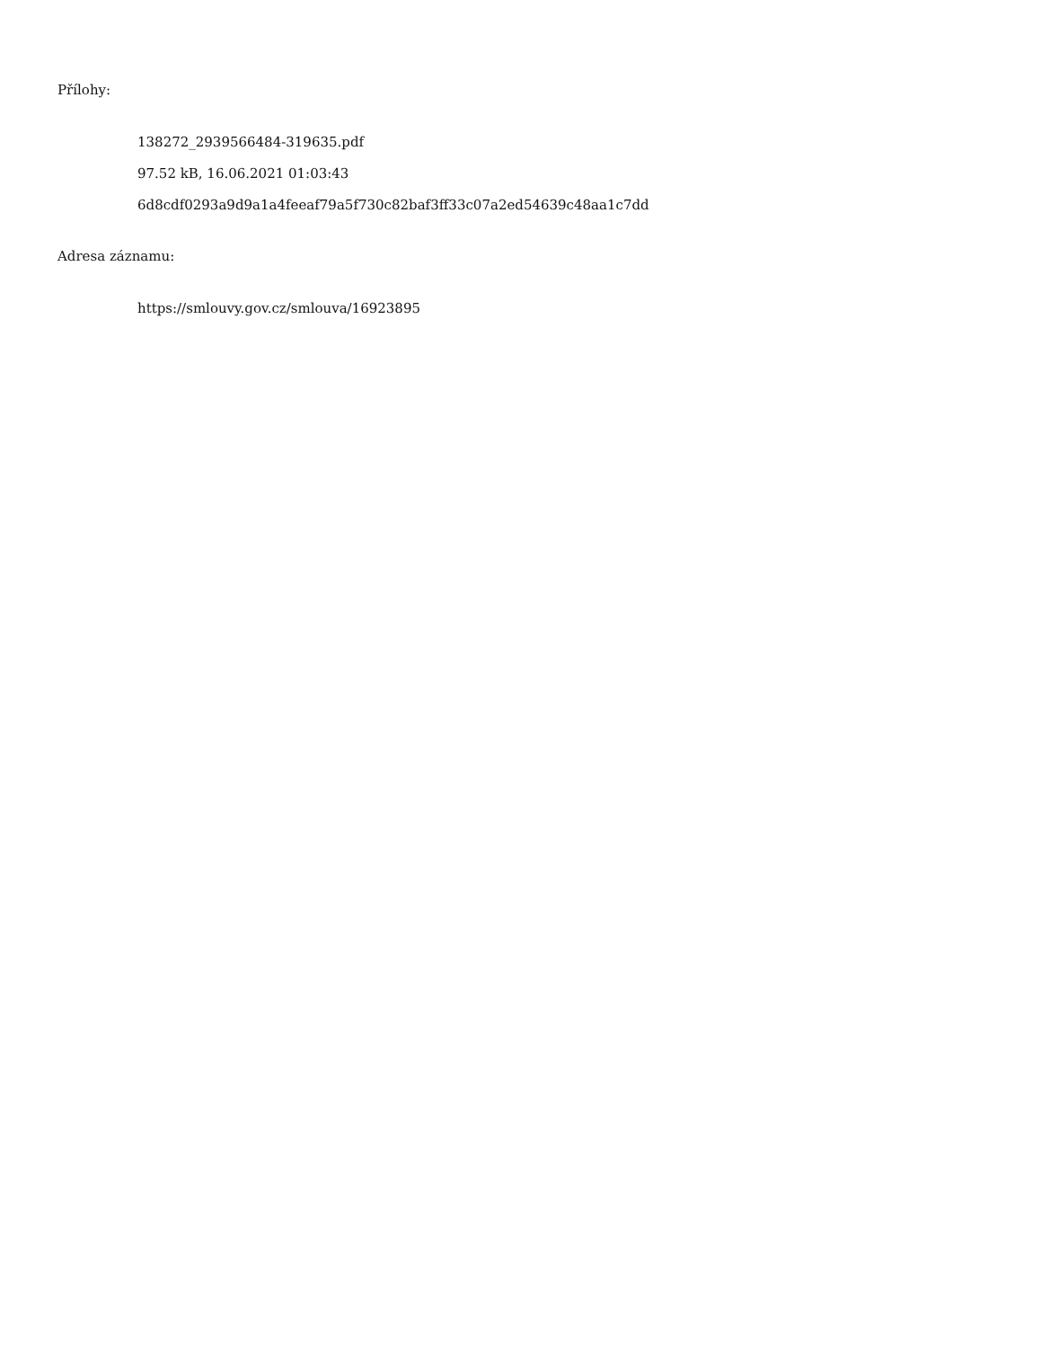Přílohy:
138272_2939566484-319635.pdf
97.52 kB, 16.06.2021 01:03:43
6d8cdf0293a9d9a1a4feeaf79a5f730c82baf3ff33c07a2ed54639c48aa1c7dd
Adresa záznamu:
https://smlouvy.gov.cz/smlouva/16923895